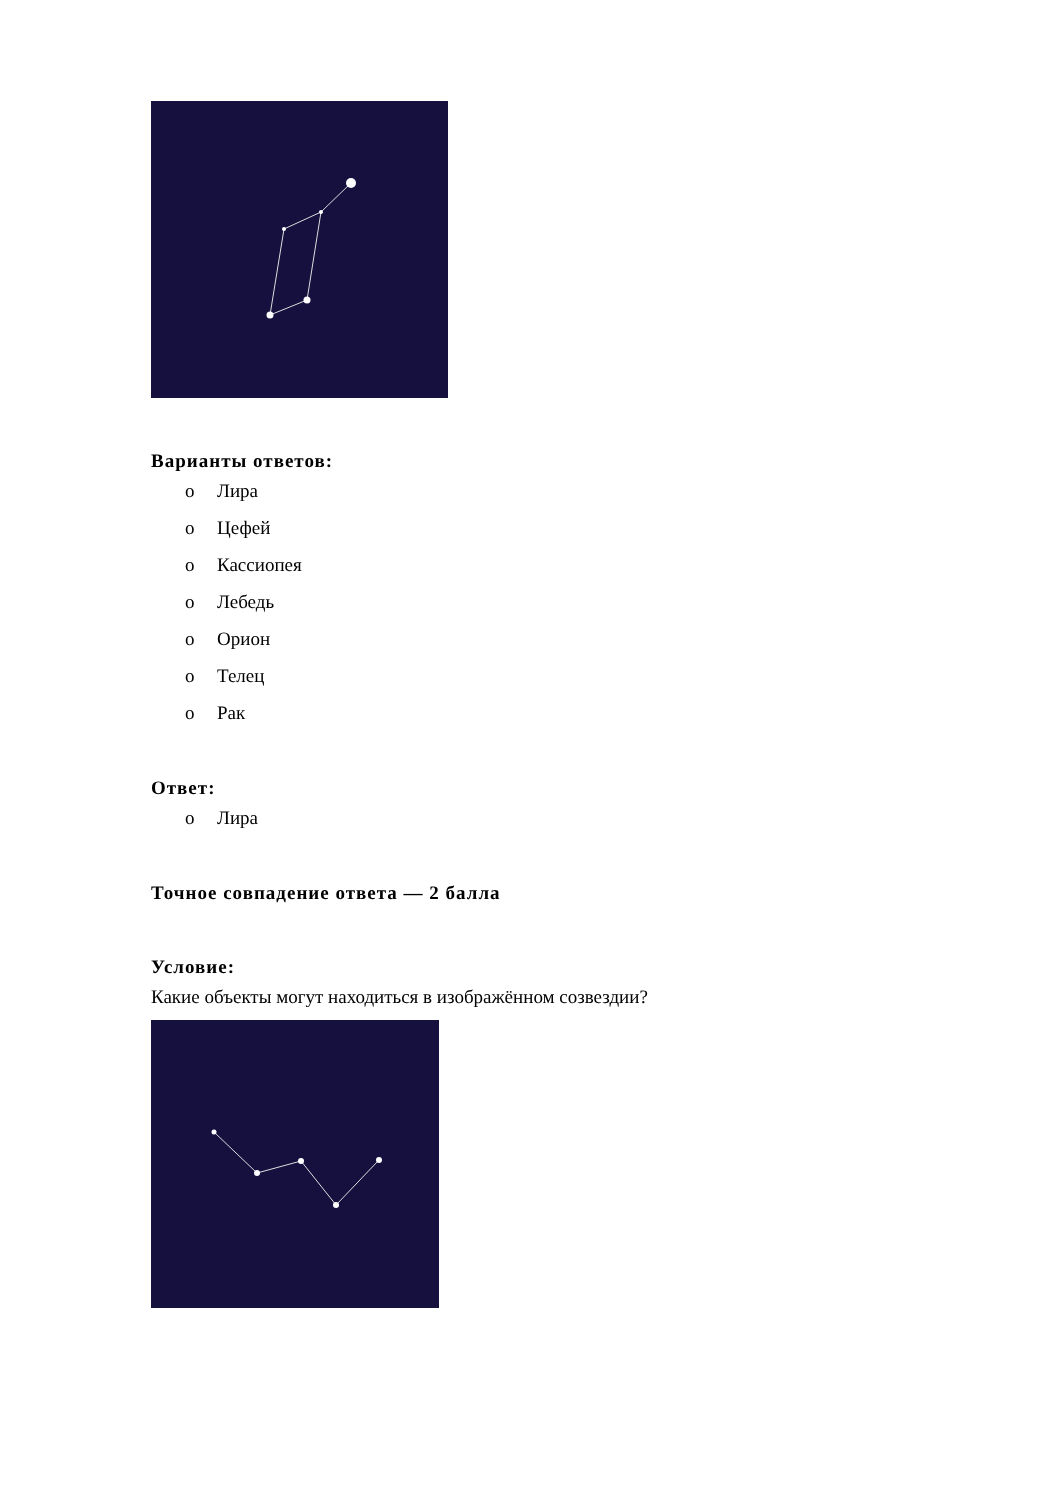Варианты ответов:
o Лира
o Цефей
o Кассиопея
o Лебедь
o Орион
o Телец
o Рак
Ответ:
o Лира
Точное совпадение ответа — 2 балла
Условие:
Какие объекты могут находиться в изображённом созвездии?